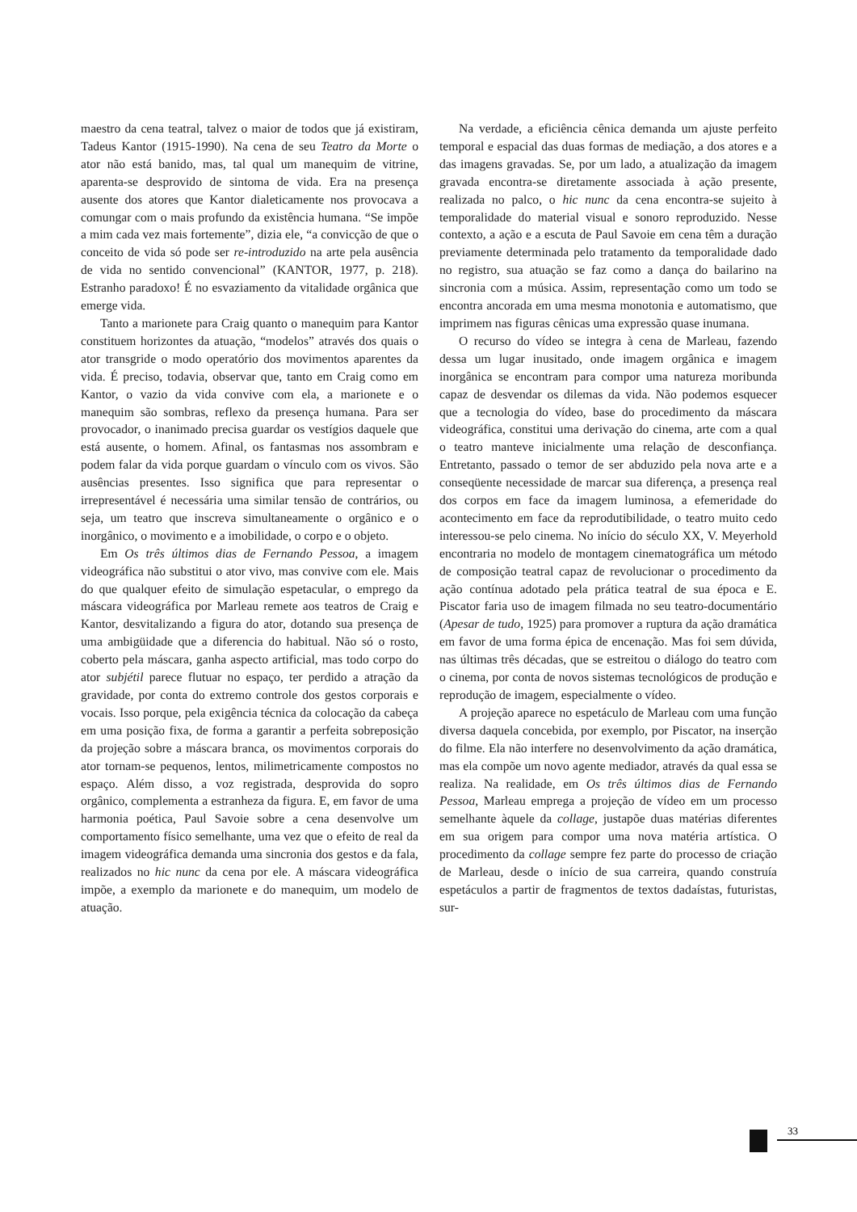maestro da cena teatral, talvez o maior de todos que já existiram, Tadeus Kantor (1915-1990). Na cena de seu Teatro da Morte o ator não está banido, mas, tal qual um manequim de vitrine, aparenta-se desprovido de sintoma de vida. Era na presença ausente dos atores que Kantor dialeticamente nos provocava a comungar com o mais profundo da existência humana. “Se impõe a mim cada vez mais fortemente”, dizia ele, “a convicção de que o conceito de vida só pode ser re-introduzido na arte pela ausência de vida no sentido convencional” (KANTOR, 1977, p. 218). Estranho paradoxo! É no esvaziamento da vitalidade orgânica que emerge vida.
Tanto a marionete para Craig quanto o manequim para Kantor constituem horizontes da atuação, “modelos” através dos quais o ator transgride o modo operatório dos movimentos aparentes da vida. É preciso, todavia, observar que, tanto em Craig como em Kantor, o vazio da vida convive com ela, a marionete e o manequim são sombras, reflexo da presença humana. Para ser provocador, o inanimado precisa guardar os vestígios daquele que está ausente, o homem. Afinal, os fantasmas nos assombram e podem falar da vida porque guardam o vínculo com os vivos. São ausências presentes. Isso significa que para representar o irrepresentável é necessária uma similar tensão de contrários, ou seja, um teatro que inscreva simultaneamente o orgânico e o inorgânico, o movimento e a imobilidade, o corpo e o objeto.
Em Os três últimos dias de Fernando Pessoa, a imagem videográfica não substitui o ator vivo, mas convive com ele. Mais do que qualquer efeito de simulação espetacular, o emprego da máscara videográfica por Marleau remete aos teatros de Craig e Kantor, desvitalizando a figura do ator, dotando sua presença de uma ambigüidade que a diferencia do habitual. Não só o rosto, coberto pela máscara, ganha aspecto artificial, mas todo corpo do ator subjétil parece flutuar no espaço, ter perdido a atração da gravidade, por conta do extremo controle dos gestos corporais e vocais. Isso porque, pela exigência técnica da colocação da cabeça em uma posição fixa, de forma a garantir a perfeita sobreposição da projeção sobre a máscara branca, os movimentos corporais do ator tornam-se pequenos, lentos, milimetricamente compostos no espaço. Além disso, a voz registrada, desprovida do sopro orgânico, complementa a estranheza da figura. E, em favor de uma harmonia poética, Paul Savoie sobre a cena desenvolve um comportamento físico semelhante, uma vez que o efeito de real da imagem videográfica demanda uma sincronia dos gestos e da fala, realizados no hic nunc da cena por ele. A máscara videográfica impõe, a exemplo da marionete e do manequim, um modelo de atuação.
Na verdade, a eficiência cênica demanda um ajuste perfeito temporal e espacial das duas formas de mediação, a dos atores e a das imagens gravadas. Se, por um lado, a atualização da imagem gravada encontra-se diretamente associada à ação presente, realizada no palco, o hic nunc da cena encontra-se sujeito à temporalidade do material visual e sonoro reproduzido. Nesse contexto, a ação e a escuta de Paul Savoie em cena têm a duração previamente determinada pelo tratamento da temporalidade dado no registro, sua atuação se faz como a dança do bailarino na sincronia com a música. Assim, representação como um todo se encontra ancorada em uma mesma monotonia e automatismo, que imprimem nas figuras cênicas uma expressão quase inumana.
O recurso do vídeo se integra à cena de Marleau, fazendo dessa um lugar inusitado, onde imagem orgânica e imagem inorgânica se encontram para compor uma natureza moribunda capaz de desvendar os dilemas da vida. Não podemos esquecer que a tecnologia do vídeo, base do procedimento da máscara videográfica, constitui uma derivação do cinema, arte com a qual o teatro manteve inicialmente uma relação de desconfiança. Entretanto, passado o temor de ser abduzido pela nova arte e a conseqüente necessidade de marcar sua diferença, a presença real dos corpos em face da imagem luminosa, a efemeridade do acontecimento em face da reprodutibilidade, o teatro muito cedo interessou-se pelo cinema. No início do século XX, V. Meyerhold encontraria no modelo de montagem cinematográfica um método de composição teatral capaz de revolucionar o procedimento da ação contínua adotado pela prática teatral de sua época e E. Piscator faria uso de imagem filmada no seu teatro-documentário (Apesar de tudo, 1925) para promover a ruptura da ação dramática em favor de uma forma épica de encenação. Mas foi sem dúvida, nas últimas três décadas, que se estreitou o diálogo do teatro com o cinema, por conta de novos sistemas tecnológicos de produção e reprodução de imagem, especialmente o vídeo.
A projeção aparece no espetáculo de Marleau com uma função diversa daquela concebida, por exemplo, por Piscator, na inserção do filme. Ela não interfere no desenvolvimento da ação dramática, mas ela compõe um novo agente mediador, através da qual essa se realiza. Na realidade, em Os três últimos dias de Fernando Pessoa, Marleau emprega a projeção de vídeo em um processo semelhante àquele da collage, justapõe duas matérias diferentes em sua origem para compor uma nova matéria artística. O procedimento da collage sempre fez parte do processo de criação de Marleau, desde o início de sua carreira, quando construía espetáculos a partir de fragmentos de textos dadaístas, futuristas, sur-
33